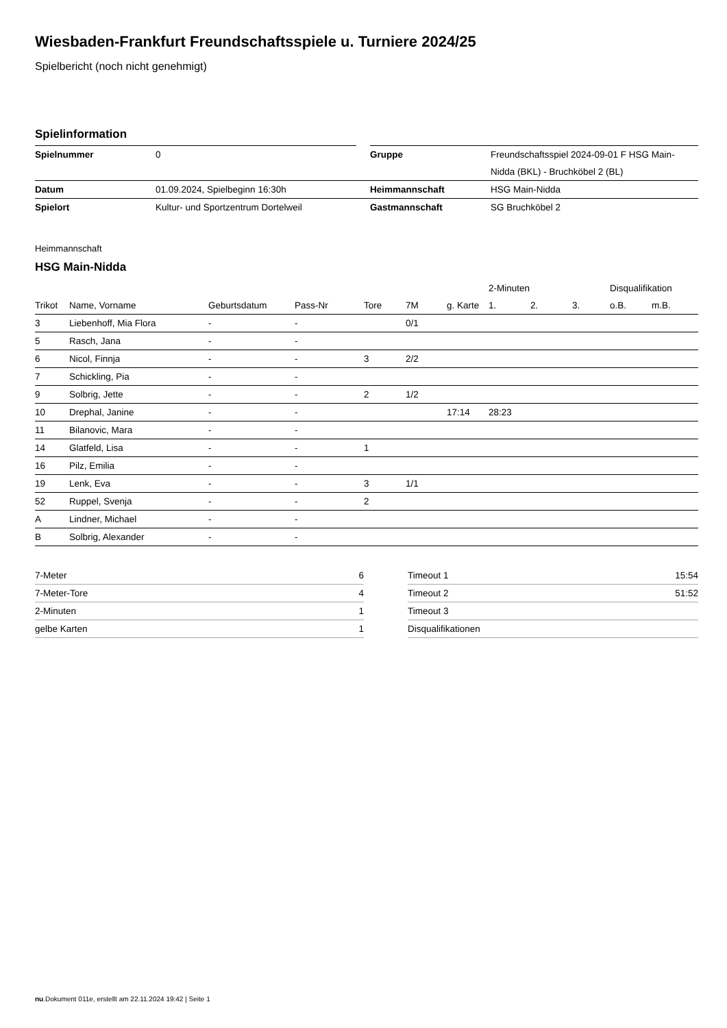Wiesbaden-Frankfurt Freundschaftsspiele u. Turniere 2024/25
Spielbericht (noch nicht genehmigt)
Spielinformation
| Spielnummer | 0 | | Gruppe | Freundschaftsspiel 2024-09-01 F HSG Main-Nidda (BKL) - Bruchköbel 2 (BL) |
| Datum | 01.09.2024, Spielbeginn 16:30h | | Heimmannschaft | HSG Main-Nidda |
| Spielort | Kultur- und Sportzentrum Dortelweil | | Gastmannschaft | SG Bruchköbel 2 |
Heimmannschaft
HSG Main-Nidda
| | | | | | | | 2-Minuten | | | Disqualifikation | |
| --- | --- | --- | --- | --- | --- | --- | --- | --- | --- | --- | --- |
| Trikot | Name, Vorname | Geburtsdatum | Pass-Nr | Tore | 7M | g. Karte | 1. | 2. | 3. | o.B. | m.B. |
| 3 | Liebenhoff, Mia Flora | - | - | | 0/1 | | | | | | |
| 5 | Rasch, Jana | - | - | | | | | | | | |
| 6 | Nicol, Finnja | - | - | 3 | 2/2 | | | | | | |
| 7 | Schickling, Pia | - | - | | | | | | | | |
| 9 | Solbrig, Jette | - | - | 2 | 1/2 | | | | | | |
| 10 | Drephal, Janine | - | - | | | 17:14 | 28:23 | | | | |
| 11 | Bilanovic, Mara | - | - | | | | | | | | |
| 14 | Glatfeld, Lisa | - | - | 1 | | | | | | | |
| 16 | Pilz, Emilia | - | - | | | | | | | | |
| 19 | Lenk, Eva | - | - | 3 | 1/1 | | | | | | |
| 52 | Ruppel, Svenja | - | - | 2 | | | | | | | |
| A | Lindner, Michael | - | - | | | | | | | | |
| B | Solbrig, Alexander | - | - | | | | | | | | |
| 7-Meter | 6 |
| 7-Meter-Tore | 4 |
| 2-Minuten | 1 |
| gelbe Karten | 1 |
| Timeout 1 | 15:54 |
| Timeout 2 | 51:52 |
| Timeout 3 | |
| Disqualifikationen | |
nu.Dokument 011e, erstellt am 22.11.2024 19:42 | Seite 1